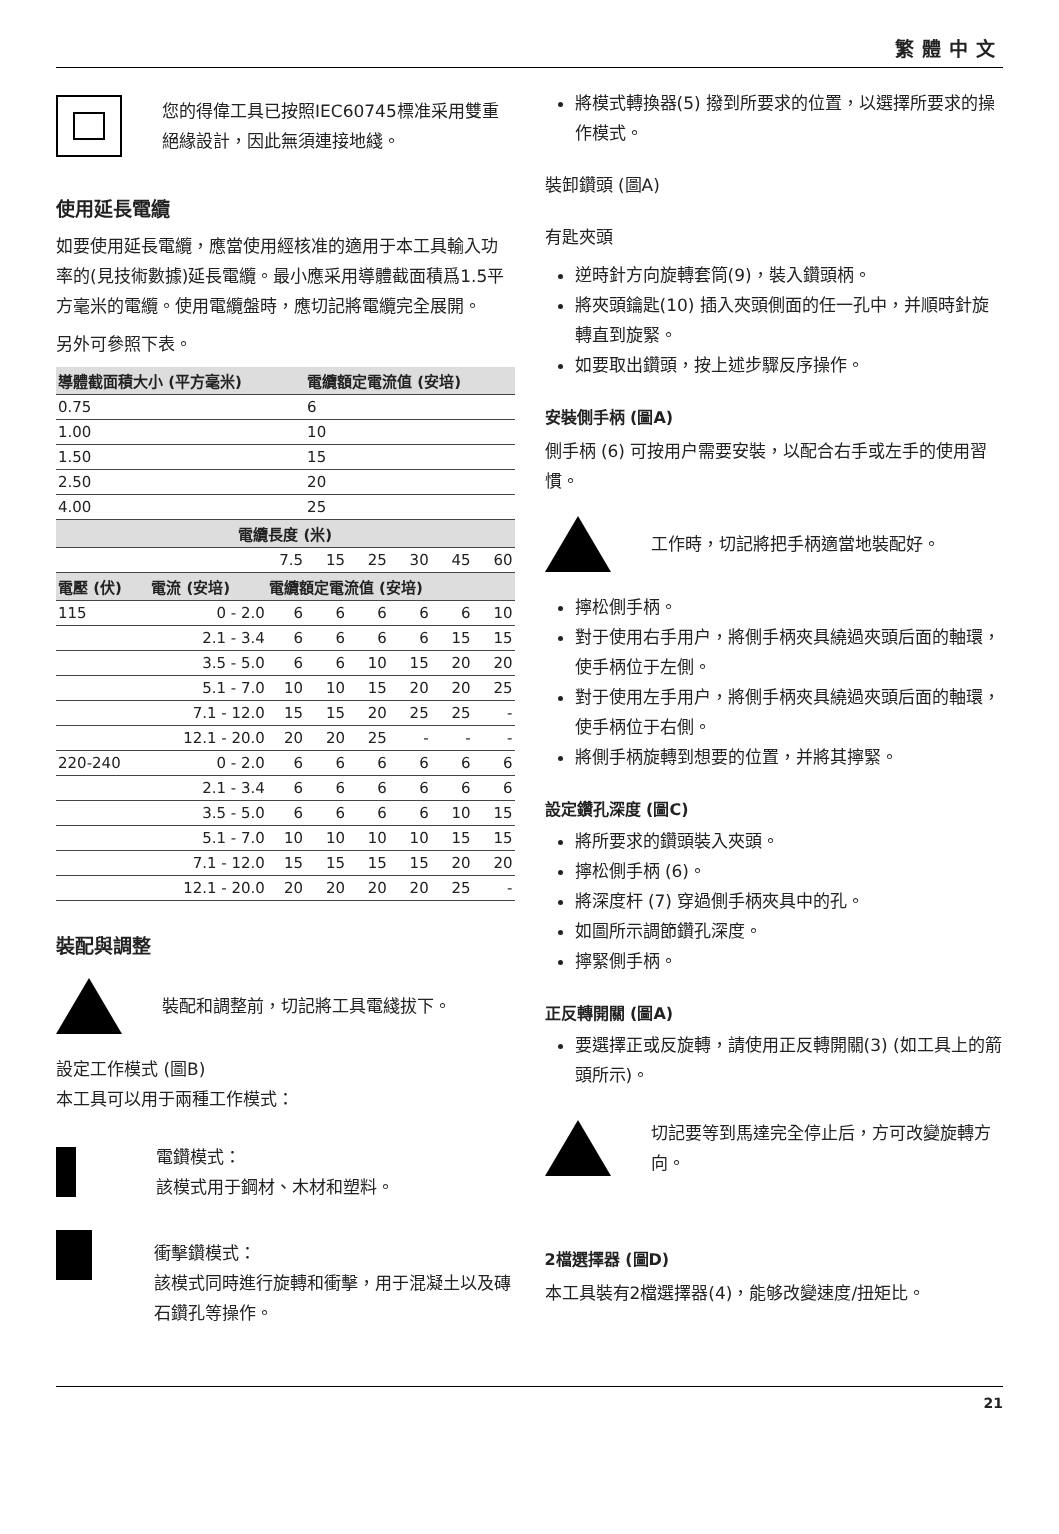繁體中文
您的得偉工具已按照IEC60745標准采用雙重絕緣設計，因此無須連接地綫。
使用延長電纜
如要使用延長電纜，應當使用經核准的適用于本工具輸入功率的(見技術數據)延長電纜。最小應采用導體截面積爲1.5平方毫米的電纜。使用電纜盤時，應切記將電纜完全展開。
另外可參照下表。
| 導體截面積大小 (平方毫米) | | | 電纜額定電流值 (安培) | | | | |
| --- | --- | --- | --- | --- | --- | --- | --- |
| 0.75 | | | 6 | | | | |
| 1.00 | | | 10 | | | | |
| 1.50 | | | 15 | | | | |
| 2.50 | | | 20 | | | | |
| 4.00 | | | 25 | | | | |
| 電纜長度 (米) | | | | | | | |
| | | 7.5 | 15 | 25 | 30 | 45 | 60 |
| 電壓 (伏) | 電流 (安培) | 電纜額定電流值 (安培) | | | | | |
| 115 | 0 - 2.0 | 6 | 6 | 6 | 6 | 6 | 10 |
| | 2.1 - 3.4 | 6 | 6 | 6 | 6 | 15 | 15 |
| | 3.5 - 5.0 | 6 | 6 | 10 | 15 | 20 | 20 |
| | 5.1 - 7.0 | 10 | 10 | 15 | 20 | 20 | 25 |
| | 7.1 - 12.0 | 15 | 15 | 20 | 25 | 25 | - |
| | 12.1 - 20.0 | 20 | 20 | 25 | - | - | - |
| 220-240 | 0 - 2.0 | 6 | 6 | 6 | 6 | 6 | 6 |
| | 2.1 - 3.4 | 6 | 6 | 6 | 6 | 6 | 6 |
| | 3.5 - 5.0 | 6 | 6 | 6 | 6 | 10 | 15 |
| | 5.1 - 7.0 | 10 | 10 | 10 | 10 | 15 | 15 |
| | 7.1 - 12.0 | 15 | 15 | 15 | 15 | 20 | 20 |
| | 12.1 - 20.0 | 20 | 20 | 20 | 20 | 25 | - |
裝配與調整
裝配和調整前，切記將工具電綫拔下。
設定工作模式 (圖B)
本工具可以用于兩種工作模式：
電鑽模式：
該模式用于鋼材、木材和塑料。
衝擊鑽模式：
該模式同時進行旋轉和衝擊，用于混凝土以及磚石鑽孔等操作。
將模式轉換器(5) 撥到所要求的位置，以選擇所要求的操作模式。
裝卸鑽頭 (圖A)
有匙夾頭
逆時針方向旋轉套筒(9)，裝入鑽頭柄。
將夾頭鑰匙(10) 插入夾頭側面的任一孔中，并順時針旋轉直到旋緊。
如要取出鑽頭，按上述步驟反序操作。
安裝側手柄 (圖A)
側手柄 (6) 可按用户需要安裝，以配合右手或左手的使用習慣。
工作時，切記將把手柄適當地裝配好。
擰松側手柄。
對于使用右手用户，將側手柄夾具繞過夾頭后面的軸環，使手柄位于左側。
對于使用左手用户，將側手柄夾具繞過夾頭后面的軸環，使手柄位于右側。
將側手柄旋轉到想要的位置，并將其擰緊。
設定鑽孔深度 (圖C)
將所要求的鑽頭裝入夾頭。
擰松側手柄 (6)。
將深度杆 (7) 穿過側手柄夾具中的孔。
如圖所示調節鑽孔深度。
擰緊側手柄。
正反轉開關 (圖A)
要選擇正或反旋轉，請使用正反轉開關(3) (如工具上的箭頭所示)。
切記要等到馬達完全停止后，方可改變旋轉方向。
2檔選擇器 (圖D)
本工具裝有2檔選擇器(4)，能够改變速度/扭矩比。
21